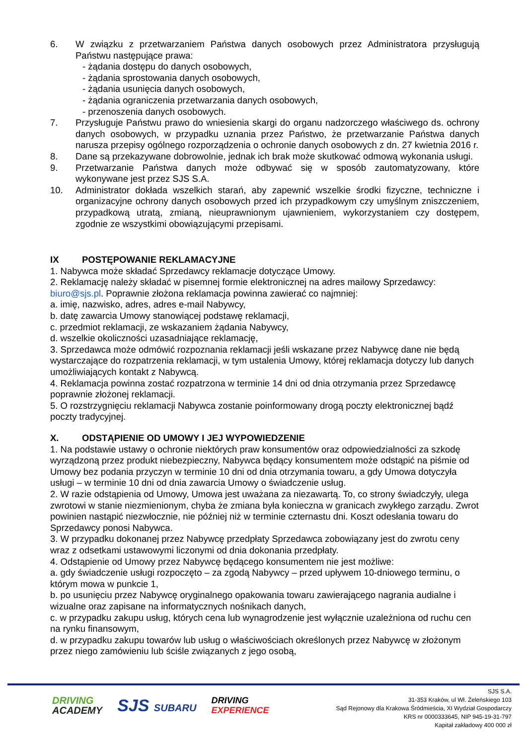6. W związku z przetwarzaniem Państwa danych osobowych przez Administratora przysługują Państwu następujące prawa:
- żądania dostępu do danych osobowych,
- żądania sprostowania danych osobowych,
- żądania usunięcia danych osobowych,
- żądania ograniczenia przetwarzania danych osobowych,
- przenoszenia danych osobowych.
7. Przysługuje Państwu prawo do wniesienia skargi do organu nadzorczego właściwego ds. ochrony danych osobowych, w przypadku uznania przez Państwo, że przetwarzanie Państwa danych narusza przepisy ogólnego rozporządzenia o ochronie danych osobowych z dn. 27 kwietnia 2016 r.
8. Dane są przekazywane dobrowolnie, jednak ich brak może skutkować odmową wykonania usługi.
9. Przetwarzanie Państwa danych może odbywać się w sposób zautomatyzowany, które wykonywane jest przez SJS S.A.
10. Administrator dokłada wszelkich starań, aby zapewnić wszelkie środki fizyczne, techniczne i organizacyjne ochrony danych osobowych przed ich przypadkowym czy umyślnym zniszczeniem, przypadkową utratą, zmianą, nieuprawnionym ujawnieniem, wykorzystaniem czy dostępem, zgodnie ze wszystkimi obowiązującymi przepisami.
IX POSTĘPOWANIE REKLAMACYJNE
1. Nabywca może składać Sprzedawcy reklamacje dotyczące Umowy.
2. Reklamację należy składać w pisemnej formie elektronicznej na adres mailowy Sprzedawcy: biuro@sjs.pl. Poprawnie złożona reklamacja powinna zawierać co najmniej:
a. imię, nazwisko, adres, adres e-mail Nabywcy,
b. datę zawarcia Umowy stanowiącej podstawę reklamacji,
c. przedmiot reklamacji, ze wskazaniem żądania Nabywcy,
d. wszelkie okoliczności uzasadniające reklamację,
3. Sprzedawca może odmówić rozpoznania reklamacji jeśli wskazane przez Nabywcę dane nie będą wystarczające do rozpatrzenia reklamacji, w tym ustalenia Umowy, której reklamacja dotyczy lub danych umożliwiających kontakt z Nabywcą.
4. Reklamacja powinna zostać rozpatrzona w terminie 14 dni od dnia otrzymania przez Sprzedawcę poprawnie złożonej reklamacji.
5. O rozstrzygnięciu reklamacji Nabywca zostanie poinformowany drogą poczty elektronicznej bądź poczty tradycyjnej.
X. ODSTĄPIENIE OD UMOWY I JEJ WYPOWIEDZENIE
1. Na podstawie ustawy o ochronie niektórych praw konsumentów oraz odpowiedzialności za szkodę wyrządzoną przez produkt niebezpieczny, Nabywca będący konsumentem może odstąpić na piśmie od Umowy bez podania przyczyn w terminie 10 dni od dnia otrzymania towaru, a gdy Umowa dotyczyła usługi – w terminie 10 dni od dnia zawarcia Umowy o świadczenie usług.
2. W razie odstąpienia od Umowy, Umowa jest uważana za niezawartą. To, co strony świadczyły, ulega zwrotowi w stanie niezmienionym, chyba że zmiana była konieczna w granicach zwykłego zarządu. Zwrot powinien nastąpić niezwłocznie, nie później niż w terminie czternastu dni. Koszt odesłania towaru do Sprzedawcy ponosi Nabywca.
3. W przypadku dokonanej przez Nabywcę przedpłaty Sprzedawca zobowiązany jest do zwrotu ceny wraz z odsetkami ustawowymi liczonymi od dnia dokonania przedpłaty.
4. Odstąpienie od Umowy przez Nabywcę będącego konsumentem nie jest możliwe:
a. gdy świadczenie usługi rozpoczęto – za zgodą Nabywcy – przed upływem 10-dniowego terminu, o którym mowa w punkcie 1,
b. po usunięciu przez Nabywcę oryginalnego opakowania towaru zawierającego nagrania audialne i wizualne oraz zapisane na informatycznych nośnikach danych,
c. w przypadku zakupu usług, których cena lub wynagrodzenie jest wyłącznie uzależniona od ruchu cen na rynku finansowym,
d. w przypadku zakupu towarów lub usług o właściwościach określonych przez Nabywcę w złożonym przez niego zamówieniu lub ściśle związanych z jego osobą,
SJS S.A.
31-353 Kraków, ul Wł. Żeleńskiego 103
Sąd Rejonowy dla Krakowa Śródmieścia, XI Wydział Gospodarczy
KRS nr 0000333645, NIP 945-19-31-797
Kapitał zakładowy 400 000 zł
DRIVING
ACADEMY
SJS SUBARU
DRIVING
EXPERIENCE